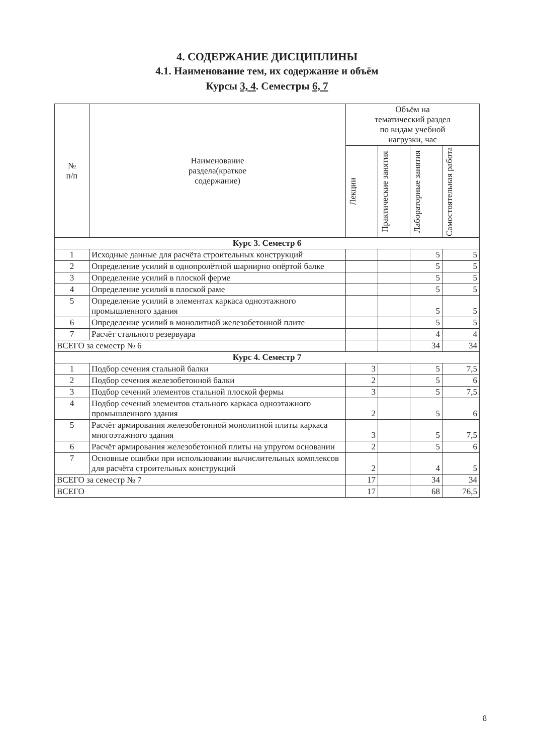4. СОДЕРЖАНИЕ ДИСЦИПЛИНЫ
4.1. Наименование тем, их содержание и объём
Курсы 3, 4. Семестры 6, 7
| № п/п | Наименование раздела(краткое содержание) | Объём на тематический раздел по видам учебной нагрузки, час | | | |
| --- | --- | --- | --- | --- | --- |
| | | Лекции | Практические занятия | Лабораторные занятия | Самостоятельная работа |
| Курс 3. Семестр 6 | | | | | |
| 1 | Исходные данные для расчёта строительных конструкций | | | 5 | 5 |
| 2 | Определение усилий в однопролётной шарнирно опёртой балке | | | 5 | 5 |
| 3 | Определение усилий в плоской ферме | | | 5 | 5 |
| 4 | Определение усилий в плоской раме | | | 5 | 5 |
| 5 | Определение усилий в элементах каркаса одноэтажного промышленного здания | | | 5 | 5 |
| 6 | Определение усилий в монолитной железобетонной плите | | | 5 | 5 |
| 7 | Расчёт стального резервуара | | | 4 | 4 |
| ВСЕГО за семестр № 6 | | | | 34 | 34 |
| Курс 4. Семестр 7 | | | | | |
| 1 | Подбор сечения стальной балки | 3 | | 5 | 7,5 |
| 2 | Подбор сечения железобетонной балки | 2 | | 5 | 6 |
| 3 | Подбор сечений элементов стальной плоской фермы | 3 | | 5 | 7,5 |
| 4 | Подбор сечений элементов стального каркаса одноэтажного промышленного здания | 2 | | 5 | 6 |
| 5 | Расчёт армирования железобетонной монолитной плиты каркаса многоэтажного здания | 3 | | 5 | 7,5 |
| 6 | Расчёт армирования железобетонной плиты на упругом основании | 2 | | 5 | 6 |
| 7 | Основные ошибки при использовании вычислительных комплексов для расчёта строительных конструкций | 2 | | 4 | 5 |
| ВСЕГО за семестр № 7 | | 17 | | 34 | 34 |
| ВСЕГО | | 17 | | 68 | 76,5 |
8